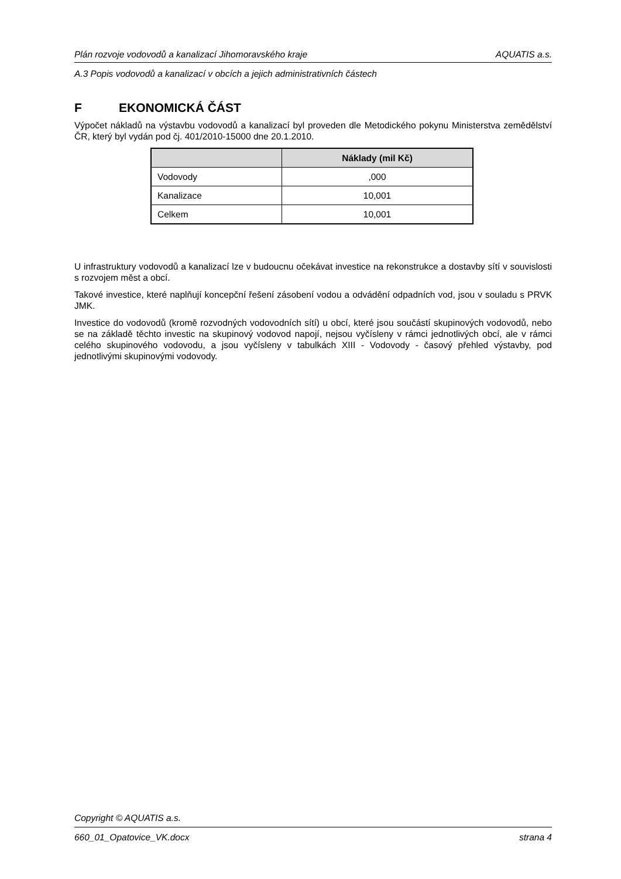Plán rozvoje vodovodů a kanalizací Jihomoravského kraje AQUATIS a.s.
A.3 Popis vodovodů a kanalizací v obcích a jejich administrativních částech
F EKONOMICKÁ ČÁST
Výpočet nákladů na výstavbu vodovodů a kanalizací byl proveden dle Metodického pokynu Ministerstva zemědělství ČR, který byl vydán pod čj. 401/2010-15000 dne 20.1.2010.
| | Náklady (mil Kč) |
| --- | --- |
| Vodovody | ,000 |
| Kanalizace | 10,001 |
| Celkem | 10,001 |
U infrastruktury vodovodů a kanalizací lze v budoucnu očekávat investice na rekonstrukce a dostavby sítí v souvislosti s rozvojem měst a obcí.
Takové investice, které naplňují koncepční řešení zásobení vodou a odvádění odpadních vod, jsou v souladu s PRVK JMK.
Investice do vodovodů (kromě rozvodných vodovodních sítí) u obcí, které jsou součástí skupinových vodovodů, nebo se na základě těchto investic na skupinový vodovod napojí, nejsou vyčísleny v rámci jednotlivých obcí, ale v rámci celého skupinového vodovodu, a jsou vyčísleny v tabulkách XIII - Vodovody - časový přehled výstavby, pod jednotlivými skupinovými vodovody.
Copyright © AQUATIS a.s.
660_01_Opatovice_VK.docx strana 4